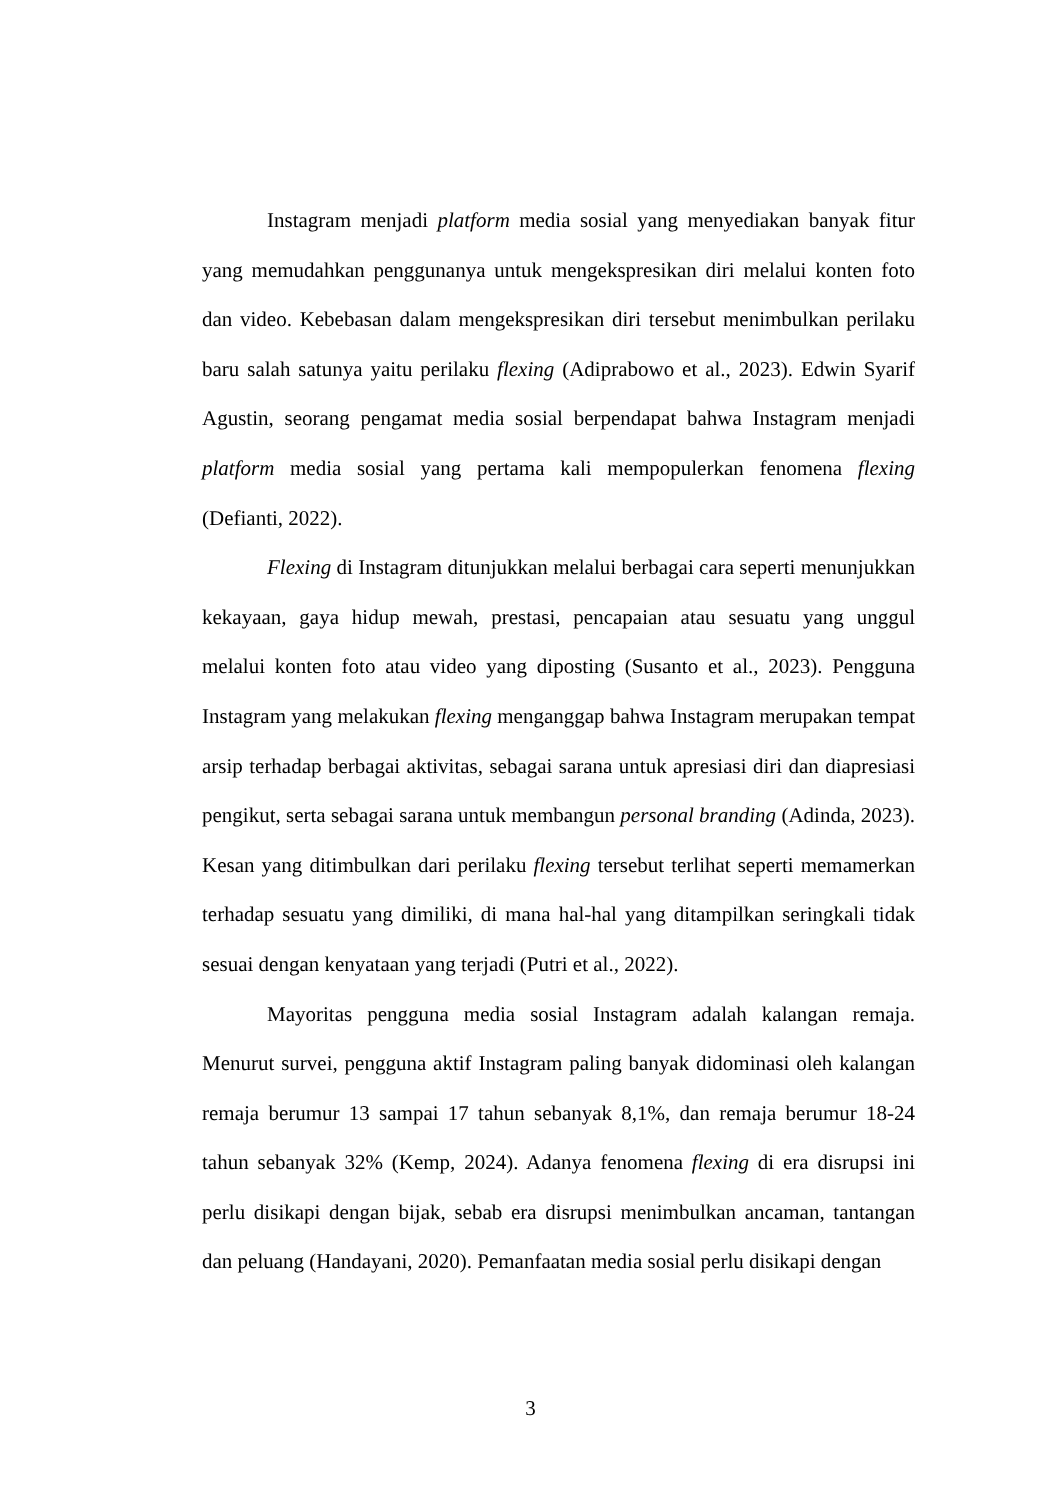Instagram menjadi platform media sosial yang menyediakan banyak fitur yang memudahkan penggunanya untuk mengekspresikan diri melalui konten foto dan video. Kebebasan dalam mengekspresikan diri tersebut menimbulkan perilaku baru salah satunya yaitu perilaku flexing (Adiprabowo et al., 2023). Edwin Syarif Agustin, seorang pengamat media sosial berpendapat bahwa Instagram menjadi platform media sosial yang pertama kali mempopulerkan fenomena flexing (Defianti, 2022).
Flexing di Instagram ditunjukkan melalui berbagai cara seperti menunjukkan kekayaan, gaya hidup mewah, prestasi, pencapaian atau sesuatu yang unggul melalui konten foto atau video yang diposting (Susanto et al., 2023). Pengguna Instagram yang melakukan flexing menganggap bahwa Instagram merupakan tempat arsip terhadap berbagai aktivitas, sebagai sarana untuk apresiasi diri dan diapresiasi pengikut, serta sebagai sarana untuk membangun personal branding (Adinda, 2023). Kesan yang ditimbulkan dari perilaku flexing tersebut terlihat seperti memamerkan terhadap sesuatu yang dimiliki, di mana hal-hal yang ditampilkan seringkali tidak sesuai dengan kenyataan yang terjadi (Putri et al., 2022).
Mayoritas pengguna media sosial Instagram adalah kalangan remaja. Menurut survei, pengguna aktif Instagram paling banyak didominasi oleh kalangan remaja berumur 13 sampai 17 tahun sebanyak 8,1%, dan remaja berumur 18-24 tahun sebanyak 32% (Kemp, 2024). Adanya fenomena flexing di era disrupsi ini perlu disikapi dengan bijak, sebab era disrupsi menimbulkan ancaman, tantangan dan peluang (Handayani, 2020). Pemanfaatan media sosial perlu disikapi dengan
3